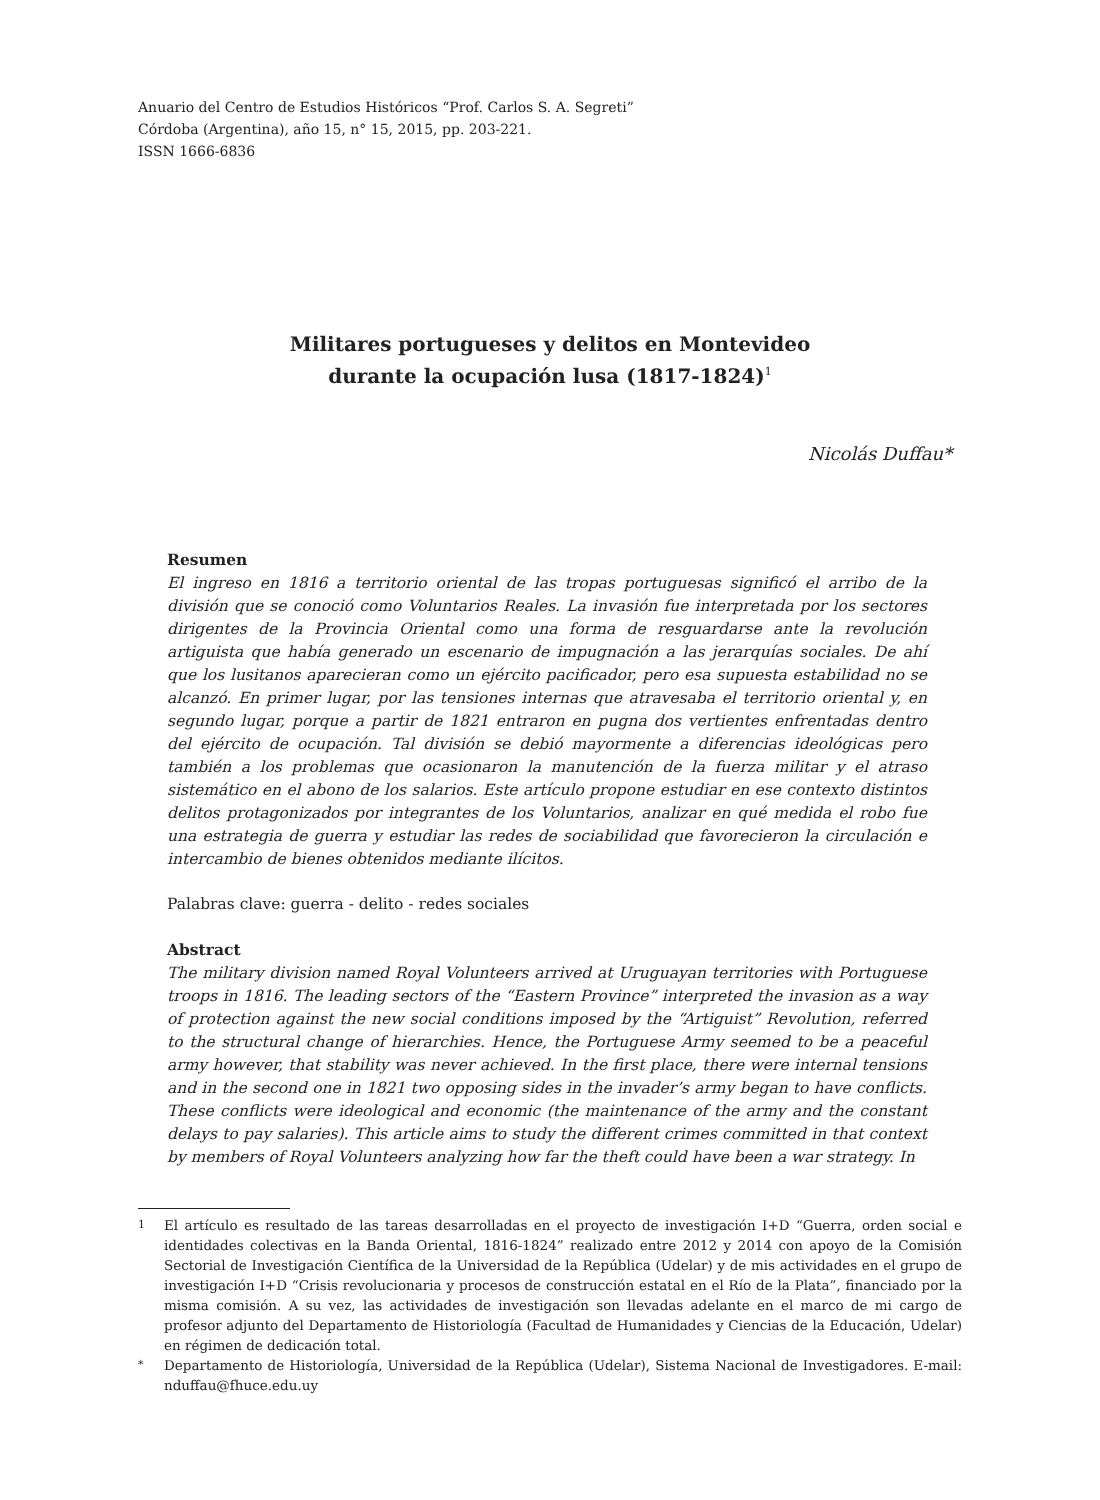Anuario del Centro de Estudios Históricos “Prof. Carlos S. A. Segreti”
Córdoba (Argentina), año 15, n° 15, 2015, pp. 203-221.
ISSN 1666-6836
Militares portugueses y delitos en Montevideo
durante la ocupación lusa (1817-1824)<sup>1</sup>
Nicolás Duffau*
Resumen
El ingreso en 1816 a territorio oriental de las tropas portuguesas significó el arribo de la división que se conoció como Voluntarios Reales. La invasión fue interpretada por los sectores dirigentes de la Provincia Oriental como una forma de resguardarse ante la revolución artiguista que había generado un escenario de impugnación a las jerarquías sociales. De ahí que los lusitanos aparecieran como un ejército pacificador, pero esa supuesta estabilidad no se alcanzó. En primer lugar, por las tensiones internas que atravesaba el territorio oriental y, en segundo lugar, porque a partir de 1821 entraron en pugna dos vertientes enfrentadas dentro del ejército de ocupación. Tal división se debió mayormente a diferencias ideológicas pero también a los problemas que ocasionaron la manutención de la fuerza militar y el atraso sistemático en el abono de los salarios. Este artículo propone estudiar en ese contexto distintos delitos protagonizados por integrantes de los Voluntarios, analizar en qué medida el robo fue una estrategia de guerra y estudiar las redes de sociabilidad que favorecieron la circulación e intercambio de bienes obtenidos mediante ilícitos.
Palabras clave: guerra - delito - redes sociales
Abstract
The military division named Royal Volunteers arrived at Uruguayan territories with Portuguese troops in 1816. The leading sectors of the “Eastern Province” interpreted the invasion as a way of protection against the new social conditions imposed by the “Artiguist” Revolution, referred to the structural change of hierarchies. Hence, the Portuguese Army seemed to be a peaceful army however, that stability was never achieved. In the first place, there were internal tensions and in the second one in 1821 two opposing sides in the invader’s army began to have conflicts. These conflicts were ideological and economic (the maintenance of the army and the constant delays to pay salaries). This article aims to study the different crimes committed in that context by members of Royal Volunteers analyzing how far the theft could have been a war strategy. In
1 El artículo es resultado de las tareas desarrolladas en el proyecto de investigación I+D “Guerra, orden social e identidades colectivas en la Banda Oriental, 1816-1824” realizado entre 2012 y 2014 con apoyo de la Comisión Sectorial de Investigación Científica de la Universidad de la República (Udelar) y de mis actividades en el grupo de investigación I+D “Crisis revolucionaria y procesos de construcción estatal en el Río de la Plata”, financiado por la misma comisión. A su vez, las actividades de investigación son llevadas adelante en el marco de mi cargo de profesor adjunto del Departamento de Historiología (Facultad de Humanidades y Ciencias de la Educación, Udelar) en régimen de dedicación total.
* Departamento de Historiología, Universidad de la República (Udelar), Sistema Nacional de Investigadores. E-mail: nduffau@fhuce.edu.uy